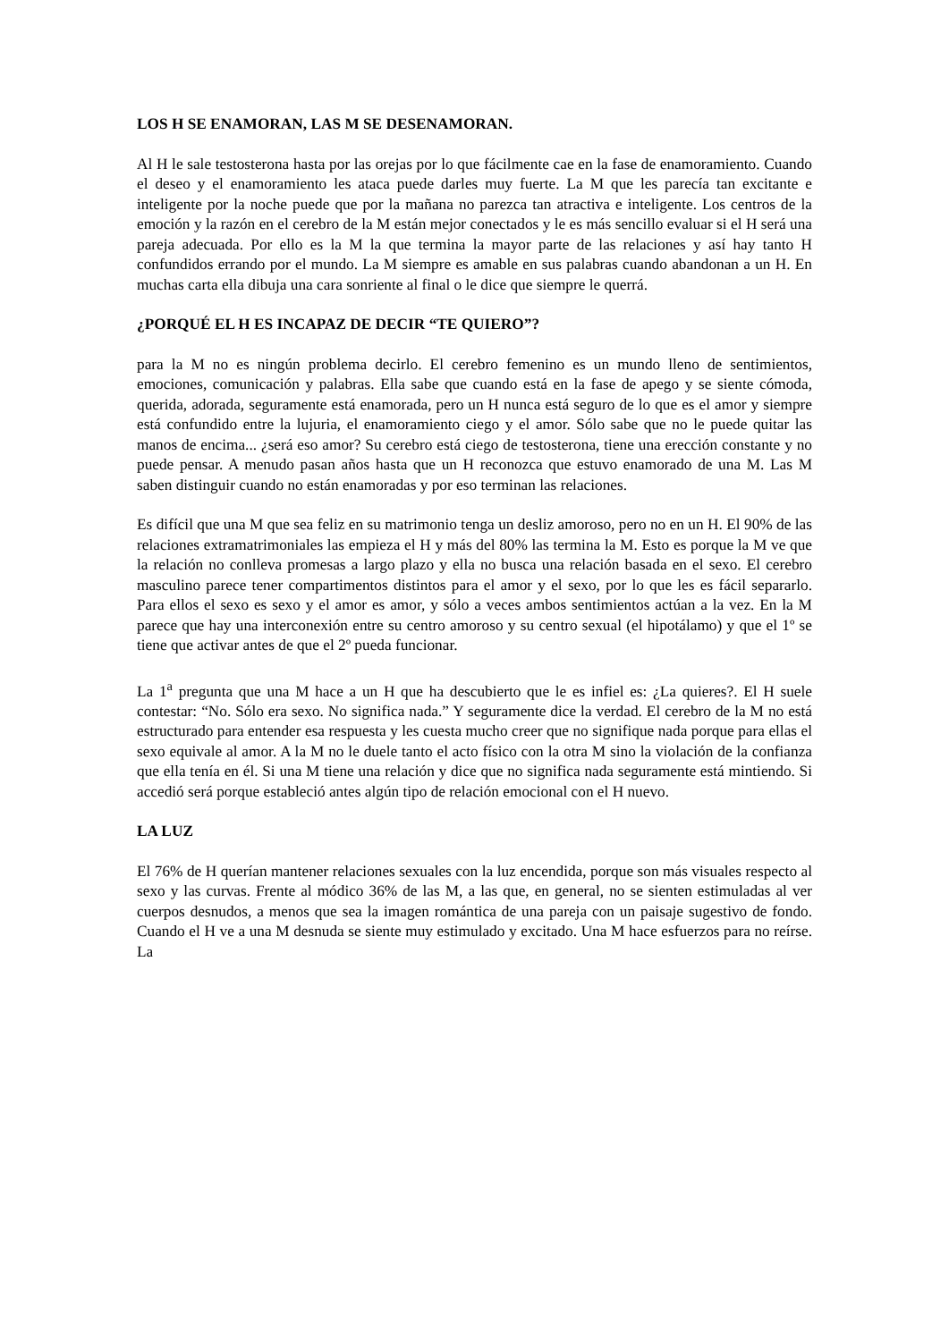LOS H SE ENAMORAN, LAS M SE DESENAMORAN.
Al H le sale testosterona hasta por las orejas por lo que fácilmente cae en la fase de enamoramiento. Cuando el deseo y el enamoramiento les ataca puede darles muy fuerte. La M que les parecía tan excitante e inteligente por la noche puede que por la mañana no parezca tan atractiva e inteligente. Los centros de la emoción y la razón en el cerebro de la M están mejor conectados y le es más sencillo evaluar si el H será una pareja adecuada. Por ello es la M la que termina la mayor parte de las relaciones y así hay tanto H confundidos errando por el mundo. La M siempre es amable en sus palabras cuando abandonan a un H. En muchas carta ella dibuja una cara sonriente al final o le dice que siempre le querrá.
¿PORQUÉ EL H ES INCAPAZ DE DECIR “TE QUIERO”?
para la M no es ningún problema decirlo. El cerebro femenino es un mundo lleno de sentimientos, emociones, comunicación y palabras. Ella sabe que cuando está en la fase de apego y se siente cómoda, querida, adorada, seguramente está enamorada, pero un H nunca está seguro de lo que es el amor y siempre está confundido entre la lujuria, el enamoramiento ciego y el amor. Sólo sabe que no le puede quitar las manos de encima... ¿será eso amor? Su cerebro está ciego de testosterona, tiene una erección constante y no puede pensar. A menudo pasan años hasta que un H reconozca que estuvo enamorado de una M. Las M saben distinguir cuando no están enamoradas y por eso terminan las relaciones.
Es difícil que una M que sea feliz en su matrimonio tenga un desliz amoroso, pero no en un H. El 90% de las relaciones extramatrimoniales las empieza el H y más del 80% las termina la M. Esto es porque la M ve que la relación no conlleva promesas a largo plazo y ella no busca una relación basada en el sexo. El cerebro masculino parece tener compartimentos distintos para el amor y el sexo, por lo que les es fácil separarlo. Para ellos el sexo es sexo y el amor es amor, y sólo a veces ambos sentimientos actúan a la vez. En la M parece que hay una interconexión entre su centro amoroso y su centro sexual (el hipotálamo) y que el 1º se tiene que activar antes de que el 2º pueda funcionar.
La 1<sup>a</sup> pregunta que una M hace a un H que ha descubierto que le es infiel es: ¿La quieres?. El H suele contestar: “No. Sólo era sexo. No significa nada.” Y seguramente dice la verdad. El cerebro de la M no está estructurado para entender esa respuesta y les cuesta mucho creer que no signifique nada porque para ellas el sexo equivale al amor. A la M no le duele tanto el acto físico con la otra M sino la violación de la confianza que ella tenía en él. Si una M tiene una relación y dice que no significa nada seguramente está mintiendo. Si accedió será porque estableció antes algún tipo de relación emocional con el H nuevo.
LA LUZ
El 76% de H querían mantener relaciones sexuales con la luz encendida, porque son más visuales respecto al sexo y las curvas. Frente al módico 36% de las M, a las que, en general, no se sienten estimuladas al ver cuerpos desnudos, a menos que sea la imagen romántica de una pareja con un paisaje sugestivo de fondo. Cuando el H ve a una M desnuda se siente muy estimulado y excitado. Una M hace esfuerzos para no reírse. La